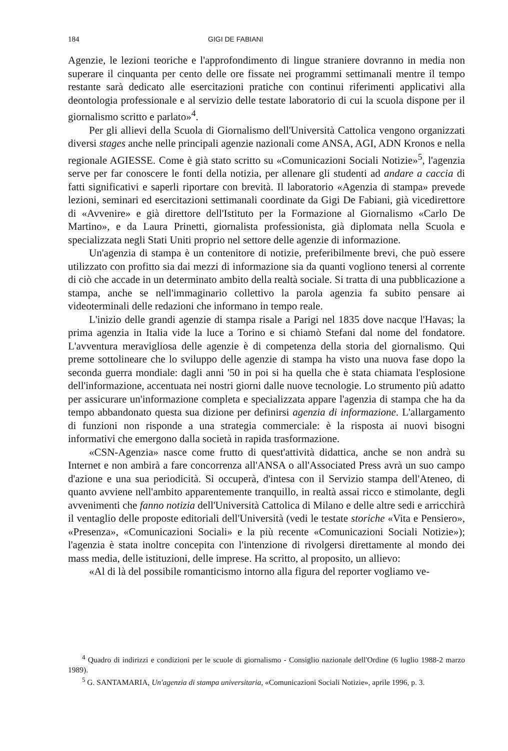184 GIGI DE FABIANI
Agenzie, le lezioni teoriche e l'approfondimento di lingue straniere dovranno in media non superare il cinquanta per cento delle ore fissate nei programmi settimanali mentre il tempo restante sarà dedicato alle esercitazioni pratiche con continui riferimenti applicativi alla deontologia professionale e al servizio delle testate laboratorio di cui la scuola dispone per il giornalismo scritto e parlato»<sup>4</sup>.
Per gli allievi della Scuola di Giornalismo dell'Università Cattolica vengono organizzati diversi stages anche nelle principali agenzie nazionali come ANSA, AGI, ADN Kronos e nella regionale AGIESSE. Come è già stato scritto su «Comunicazioni Sociali Notizie»<sup>5</sup>, l'agenzia serve per far conoscere le fonti della notizia, per allenare gli studenti ad andare a caccia di fatti significativi e saperli riportare con brevità. Il laboratorio «Agenzia di stampa» prevede lezioni, seminari ed esercitazioni settimanali coordinate da Gigi De Fabiani, già vicedirettore di «Avvenire» e già direttore dell'Istituto per la Formazione al Giornalismo «Carlo De Martino», e da Laura Prinetti, giornalista professionista, già diplomata nella Scuola e specializzata negli Stati Uniti proprio nel settore delle agenzie di informazione.
Un'agenzia di stampa è un contenitore di notizie, preferibilmente brevi, che può essere utilizzato con profitto sia dai mezzi di informazione sia da quanti vogliono tenersi al corrente di ciò che accade in un determinato ambito della realtà sociale. Si tratta di una pubblicazione a stampa, anche se nell'immaginario collettivo la parola agenzia fa subito pensare ai videoterminali delle redazioni che informano in tempo reale.
L'inizio delle grandi agenzie di stampa risale a Parigi nel 1835 dove nacque l'Havas; la prima agenzia in Italia vide la luce a Torino e si chiamò Stefani dal nome del fondatore. L'avventura meravigliosa delle agenzie è di competenza della storia del giornalismo. Qui preme sottolineare che lo sviluppo delle agenzie di stampa ha visto una nuova fase dopo la seconda guerra mondiale: dagli anni '50 in poi si ha quella che è stata chiamata l'esplosione dell'informazione, accentuata nei nostri giorni dalle nuove tecnologie. Lo strumento più adatto per assicurare un'informazione completa e specializzata appare l'agenzia di stampa che ha da tempo abbandonato questa sua dizione per definirsi agenzia di informazione. L'allargamento di funzioni non risponde a una strategia commerciale: è la risposta ai nuovi bisogni informativi che emergono dalla società in rapida trasformazione.
«CSN-Agenzia» nasce come frutto di quest'attività didattica, anche se non andrà su Internet e non ambirà a fare concorrenza all'ANSA o all'Associated Press avrà un suo campo d'azione e una sua periodicità. Si occuperà, d'intesa con il Servizio stampa dell'Ateneo, di quanto avviene nell'ambito apparentemente tranquillo, in realtà assai ricco e stimolante, degli avvenimenti che fanno notizia dell'Università Cattolica di Milano e delle altre sedi e arricchirà il ventaglio delle proposte editoriali dell'Università (vedi le testate storiche «Vita e Pensiero», «Presenza», «Comunicazioni Sociali» e la più recente «Comunicazioni Sociali Notizie»); l'agenzia è stata inoltre concepita con l'intenzione di rivolgersi direttamente al mondo dei mass media, delle istituzioni, delle imprese. Ha scritto, al proposito, un allievo:
«Al di là del possibile romanticismo intorno alla figura del reporter vogliamo ve-
<sup>4</sup> Quadro di indirizzi e condizioni per le scuole di giornalismo - Consiglio nazionale dell'Ordine (6 luglio 1988-2 marzo 1989).
<sup>5</sup> G. SANTAMARIA, Un'agenzia di stampa universitaria, «Comunicazioni Sociali Notizie», aprile 1996, p. 3.